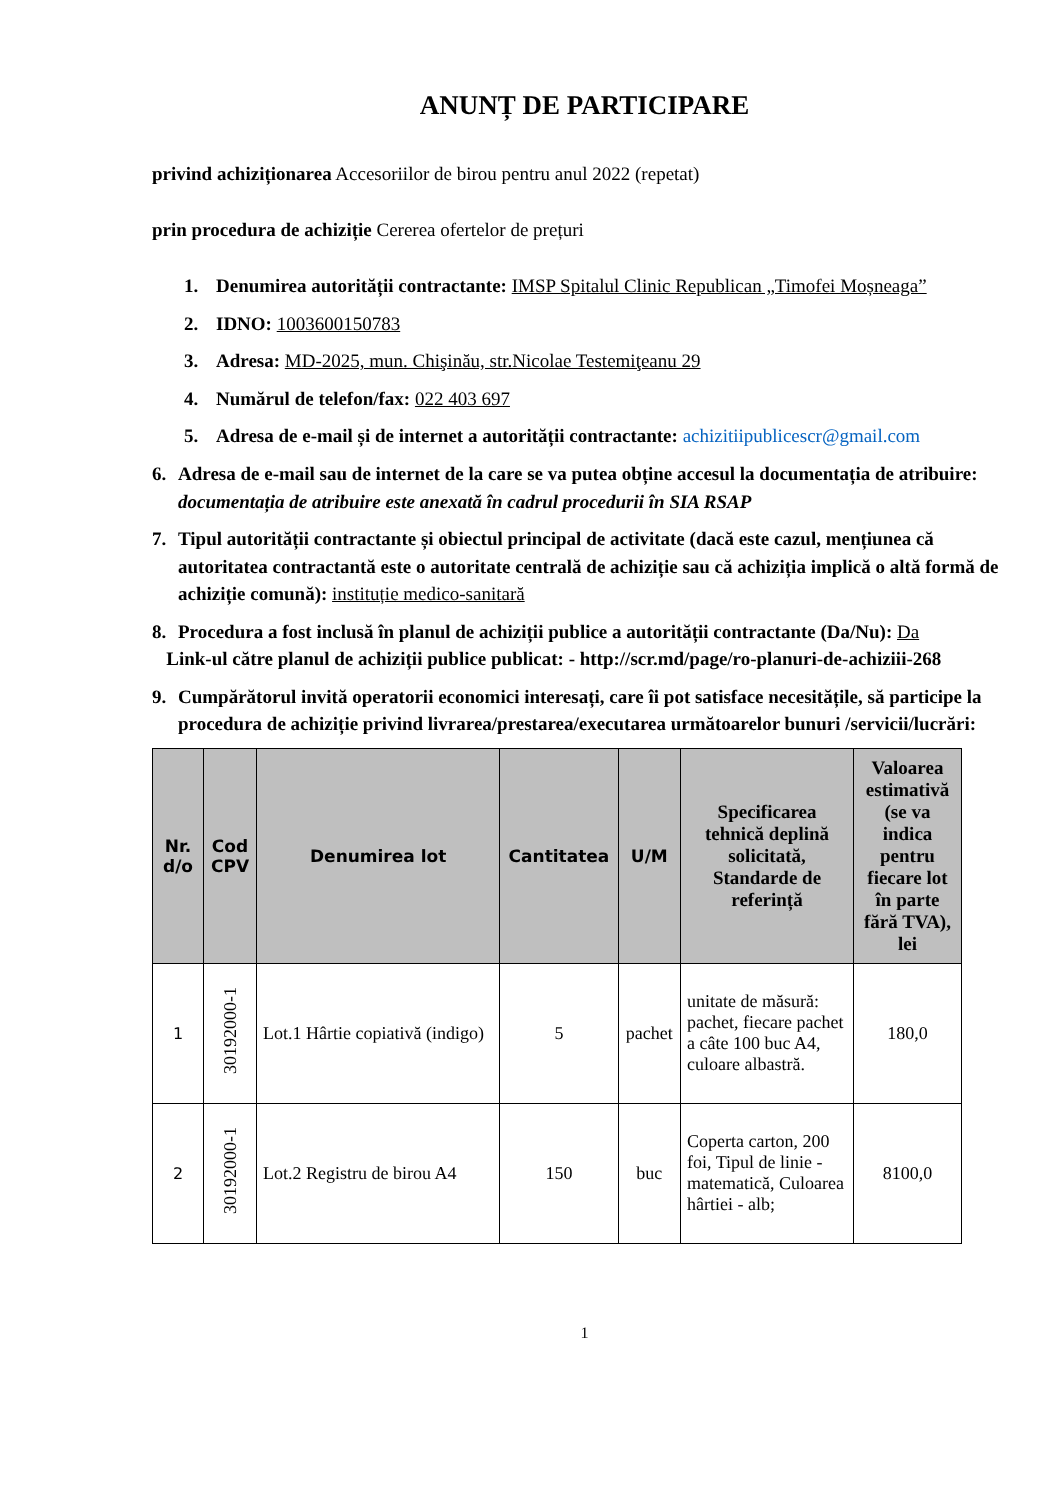ANUNȚ DE PARTICIPARE
privind achiziționarea Accesoriilor de birou pentru anul 2022 (repetat)
prin procedura de achiziție Cererea ofertelor de prețuri
1. Denumirea autorității contractante: IMSP Spitalul Clinic Republican „Timofei Moșneaga”
2. IDNO: 1003600150783
3. Adresa: MD-2025, mun. Chişinău, str.Nicolae Testemiţeanu 29
4. Numărul de telefon/fax: 022 403 697
5. Adresa de e-mail și de internet a autorității contractante: achizitiipublicescr@gmail.com
6. Adresa de e-mail sau de internet de la care se va putea obține accesul la documentația de atribuire: documentația de atribuire este anexată în cadrul procedurii în SIA RSAP
7. Tipul autorității contractante și obiectul principal de activitate (dacă este cazul, mențiunea că autoritatea contractantă este o autoritate centrală de achiziție sau că achiziția implică o altă formă de achiziție comună): instituție medico-sanitară
8. Procedura a fost inclusă în planul de achiziții publice a autorității contractante (Da/Nu): Da
Link-ul către planul de achiziții publice publicat: - http://scr.md/page/ro-planuri-de-achiziii-268
9. Cumpărătorul invită operatorii economici interesați, care îi pot satisface necesitățile, să participe la procedura de achiziție privind livrarea/prestarea/executarea următoarelor bunuri /servicii/lucrări:
| Nr. d/o | Cod CPV | Denumirea lot | Cantitatea | U/M | Specificarea tehnică deplină solicitată, Standarde de referință | Valoarea estimativă (se va indica pentru fiecare lot în parte fără TVA), lei |
| --- | --- | --- | --- | --- | --- | --- |
| 1 | 30192000-1 | Lot.1 Hârtie copiativă (indigo) | 5 | pachet | unitate de măsură: pachet, fiecare pachet a câte 100 buc A4, culoare albastră. | 180,0 |
| 2 | 30192000-1 | Lot.2 Registru de birou A4 | 150 | buc | Coperta carton, 200 foi, Tipul de linie - matematică, Culoarea hârtiei - alb; | 8100,0 |
1